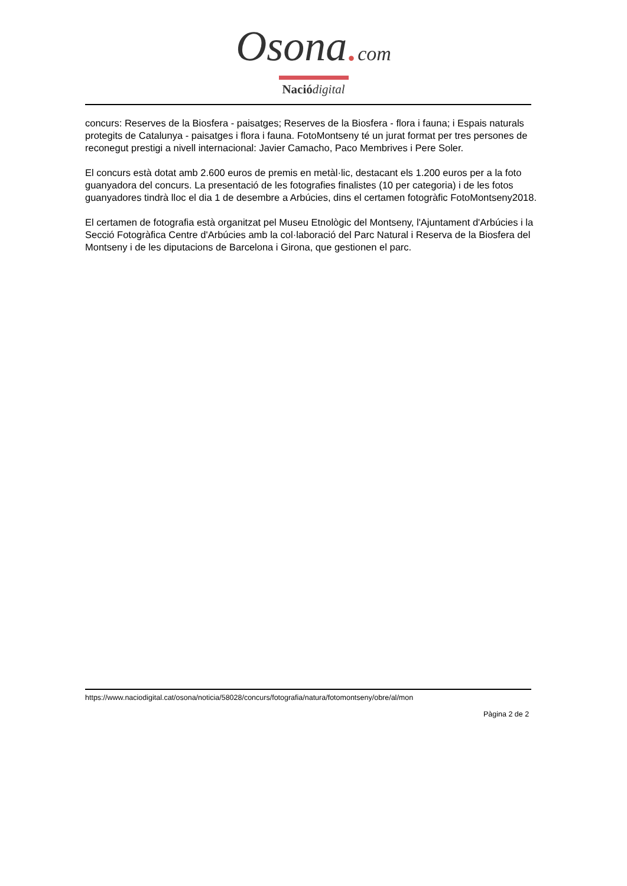Osona. com
Nació digital
concurs: Reserves de la Biosfera - paisatges; Reserves de la Biosfera - flora i fauna; i Espais naturals protegits de Catalunya - paisatges i flora i fauna. FotoMontseny té un jurat format per tres persones de reconegut prestigi a nivell internacional: Javier Camacho, Paco Membrives i Pere Soler.
El concurs està dotat amb 2.600 euros de premis en metàl·lic, destacant els 1.200 euros per a la foto guanyadora del concurs. La presentació de les fotografies finalistes (10 per categoria) i de les fotos guanyadores tindrà lloc el dia 1 de desembre a Arbúcies, dins el certamen fotogràfic FotoMontseny2018.
El certamen de fotografia està organitzat pel Museu Etnològic del Montseny, l'Ajuntament d'Arbúcies i la Secció Fotogràfica Centre d'Arbúcies amb la col·laboració del Parc Natural i Reserva de la Biosfera del Montseny i de les diputacions de Barcelona i Girona, que gestionen el parc.
https://www.naciodigital.cat/osona/noticia/58028/concurs/fotografia/natura/fotomontseny/obre/al/mon
Pàgina 2 de 2